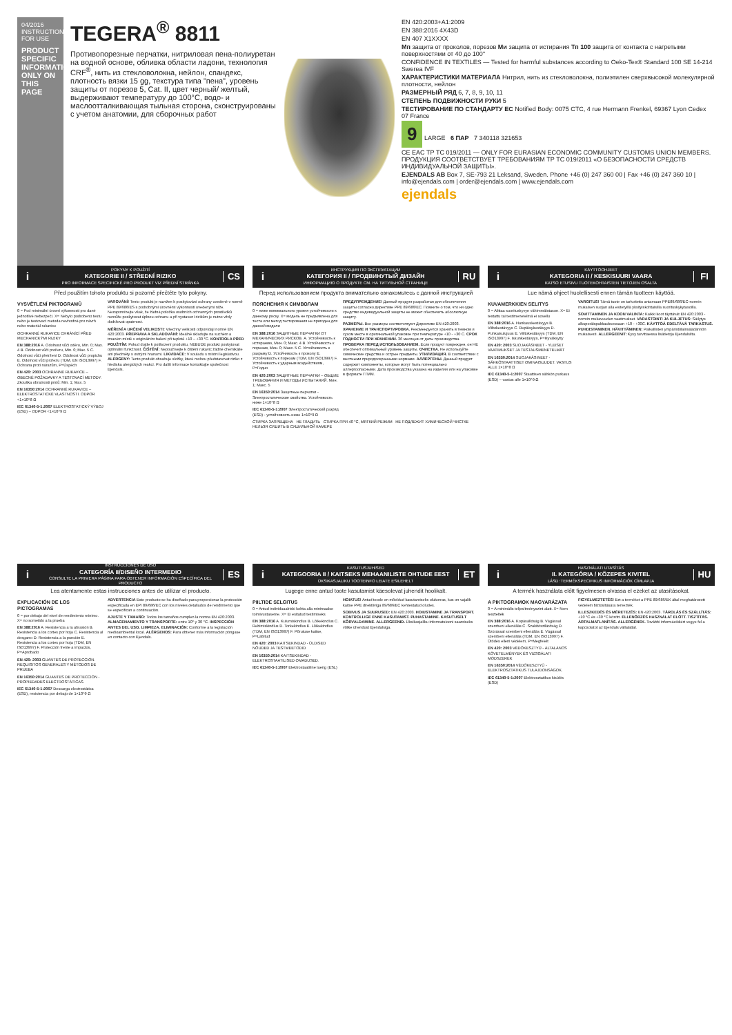04/2016
INSTRUCTIONS FOR USE
PRODUCT SPECIFIC INFORMATION ONLY ON THIS PAGE
TEGERA<sup>®</sup> 8811
Противопорезные перчатки, нитриловая пена-полиуретан на водной основе, обливка области ладони, технология CRF<sup>®</sup>, нить из стекловолокна, нейлон, спандекс, плотность вязки 15 gg, текстура типа "пена", уровень защиты от порезов 5, Cat. II, цвет черный/ желтый, выдерживают температуру до 100°C, водо- и маслоотталкивающая тыльная сторона, сконструированы с учетом анатомии, для сборочных работ
EN 420:2003+A1:2009
EN 388:2016 4X43D
EN 407 X1XXXX
Мп защита от проколов, порезов Ми защита от истирания Тп 100 защита от контакта с нагретыми поверхностями от 40 до 100°
CONFIDENCE IN TEXTILES — Tested for harmful substances according to Oeko-Tex® Standard 100 SE 14-214 Swerea IVF
ХАРАКТЕРИСТИКИ МАТЕРИАЛА Нитрил, нить из стекловолокна, полиэтилен сверхвысокой молекулярной плотности, нейлон
РАЗМЕРНЫЙ РЯД 6, 7, 8, 9, 10, 11
СТЕПЕНЬ ПОДВИЖНОСТИ РУКИ 5
ТЕСТИРОВАНИЕ ПО СТАНДАРТУ ЕС Notified Body: 0075 CTC, 4 rue Hermann Frenkel, 69367 Lyon Cedex 07 France
9 LARGE 6 ПАР 7 340118 321653
CE EAC ТР ТС 019/2011 — ONLY FOR EURASIAN ECONOMIC COMMUNITY CUSTOMS UNION MEMBERS. ПРОДУКЦИЯ СООТВЕТСТВУЕТ ТРЕБОВАНИЯМ ТР ТС 019/2011 «О БЕЗОПАСНОСТИ СРЕДСТВ ИНДИВИДУАЛЬНОЙ ЗАЩИТЫ».
EJENDALS AB Box 7, SE-793 21 Leksand, Sweden. Phone +46 (0) 247 360 00 | Fax +46 (0) 247 360 10 | info@ejendals.com | order@ejendals.com | www.ejendals.com
ejendals
i
POKYNY K POUŽITÍ
KATEGORIE II / STŘEDNÍ RIZIKO
PRO INFORMACE SPECIFICKÉ PRO PRODUKT VIZ PŘEDNÍ STRÁNKA
CS
Před použitím tohoto produktu si pozorně přečtěte tyto pokyny.
VYSVĚTLENÍ PIKTOGRAMŮ
0 = Pod minimální úrovní výkonnosti pro dané jednotlivé nebezpečí. X= Nebylo podrobeno testu nebo je testovací metoda nevhodná pro návrh nebo materiál rukavice
OCHRANNÉ RUKAVICE CHRÁNÍCÍ PŘED MECHANICKÝMI RIZIKY
EN 388:2016 A. Odolnost vůči oděru, Min. 0; Max. 4 B. Odolnost vůči prořezu, Min. 0; Max. 5 C. Odolnost vůči přetržení D. Odolnost vůči propichu E. Odolnost vůči prořezu (TDM, EN ISO13997) F. Ochrana proti nárazům, P=Úspěch
EN 420: 2003 OCHRANNÉ RUKAVICE – OBECNÉ POŽADAVKY A TESTOVACÍ METODY. Zkouška obratnosti prstů: Min. 1; Max. 5
EN 16350:2014 OCHRANNÉ RUKAVICE – ELEKTROSTATICKÉ VLASTNOSTI. ODPOR <1×10^8 Ω
IEC 61340-5-1:2007 ELEKTROSTATICKÝ VÝBOJ (ESD) – ODPOR <1×10^9 Ω
VAROVÁNÍ! Tento produkt je navržen k poskytování ochrany uvedené v normě PPE 89/686/ES s podrobnými úrovněmi výkonnosti uvedenými níže. Nezapomínejte však, že žádná položka osobních ochranných prostředků nemůže poskytovat úplnou ochranu a při vystavení rizikům je nutno vždy dodržovat opatrnost.
MĚŘENÍ A URČENÍ VELIKOSTI: Všechny velikosti odpovídají normě EN 420:2003. PŘEPRAVA A SKLADOVÁNÍ: Ideálně skladujte na suchém a tmavém místě v originálním balení při teplotě +10 – +30 °C. KONTROLA PŘED POUŽITÍM: Pokud dojde k poškození produktu, NEBUDE produkt poskytovat optimální funkčnost. ČIŠTĚNÍ: Nepoužívejte k čištění rukavic žádné chemikálie ani předměty s ostrými hranami. LIKVIDACE: V souladu s místní legislativou. ALERGENY: Tento produkt obsahuje složky, které mohou představovat riziko z hlediska alergických reakcí. Pro další informace kontaktujte společnost Ejendals.
i
ИНСТРУКЦИЯ ПО ЭКСПЛУАТАЦИИ
КАТЕГОРИЯ II / ПРОДВИНУТЫЙ ДИЗАЙН
ИНФОРМАЦИЮ О ПРОДУКТЕ СМ. НА ТИТУЛЬНОЙ СТРАНИЦЕ
RU
Перед использованием продукта внимательно ознакомьтесь с данной инструкцией
ПОЯСНЕНИЯ К СИМВОЛАМ
0 = ниже минимального уровня устойчивости к данному риску. X= модель не предъявлена для теста или метод тестирования не пригоден для данной модели
EN 388:2016 ЗАЩИТНЫЕ ПЕРЧАТКИ ОТ МЕХАНИЧЕСКИХ РИСКОВ. A. Устойчивость к истиранию, Мин. 0; Макс. 4 B. Устойчивость к порезам, Мин. 0; Макс. 5 C. Устойчивость к разрыву D. Устойчивость к проколу E. Устойчивость к порезам (TDM, EN ISO13997) F. Устойчивость к ударным воздействиям, P=Годно
EN 420:2003 ЗАЩИТНЫЕ ПЕРЧАТКИ – ОБЩИЕ ТРЕБОВАНИЯ И МЕТОДЫ ИСПЫТАНИЙ. Мин. 1; Макс. 5
EN 16350:2014 Защитные перчатки - Электростатические свойства. Устойчивость ниже 1×10^8 Ω
IEC 61340-5-1:2007 Электростатический разряд (ESD) - устойчивость ниже 1×10^9 Ω
ПРЕДУПРЕЖДЕНИЕ! Данный продукт разработан для обеспечения защиты согласно директиве PPE 89/686/EC. Помните о том, что ни одно средство индивидуальной защиты не может обеспечить абсолютную защиту.
РАЗМЕРЫ. Все размеры соответствуют Директиве EN 420:2003. ХРАНЕНИЕ И ТРАНСПОРТИРОВКА. Рекомендуется хранить в темном и сухом месте в оригинальной упаковке при температуре +10 - +30 С. СРОК ГОДНОСТИ ПРИ ХРАНЕНИИ. 36 месяцев от даты производства. ПРОВЕРКА ПЕРЕД ИСПОЛЬЗОВАНИЕМ. Если продукт поврежден, он НЕ обеспечит оптимальный уровень защиты. ОЧИСТКА. Не используйте химические средства и острые предметы. УТИЛИЗАЦИЯ. В соответствии с местными природоохранными нормами. АЛЛЕРГЕНЫ. Данный продукт содержит компоненты, которые могут быть потенциально аллергоопасными. Дата производства указана на изделии или на упаковке в формате ГГММ.
СТИРКА ЗАПРЕЩЕНА НЕ ГЛАДИТЬ СТИРКА ПРИ 40 °C, МЯГКИЙ РЕЖИМ НЕ ПОДЛЕЖИТ ХИМИЧЕСКОЙ ЧИСТКЕ НЕЛЬЗЯ СУШИТЬ В СУШИЛЬНОЙ КАМЕРЕ
i
KÄYTTÖOHJEET
KATEGORIA II / KESKISUURI VAARA
KATSO ETUSIVU TUOTEKOHTAISTEN TIETOJEN OSALTA
FI
Lue nämä ohjeet huolellisesti ennen tämän tuotteen käyttöä.
KUVAMERKKIEN SELITYS
0 = Alittaa suorituskyvyn vähimmäistason. X= Ei testattu tai testimenetelmä ei sovellu
EN 388:2016 A. Hankauskestävyys B. Viiltokestävyys C. Repäisykestävyys D. Puhkaisulujuus E. Viiltokestävyys (TDM, EN ISO13997) F. Iskunkestävyys, P=Hyväksytty
EN 420: 2003 SUOJAKÄSINEET - YLEISET VAATIMUKSET JA TESTAUSMENETELMÄT
EN 16350:2014 SUOJAKÄSINEET - SÄHKÖSTAATTISET OMINAISUUDET. VASTUS ALLE 1×10^8 Ω
IEC 61340-5-1:2007 Staattisen sähkön purkaus (ESD) – vastus alle 1×10^9 Ω
VAROITUS! Tämä tuote on tarkoitettu antamaan PPE89/686/EC-normin mukaisen suojan alla esitetyillä yksityiskohtaisilla suorituskykytasoilla.
SOVITTAMINEN JA KOON VALINTA: Kaikki koot täyttävät EN 420:2003 -normin mukavuuden vaatimukset. VARASTOINTI JA KULJETUS: Säilytys alkuperäispakkauksessaan +10 - +30C. KÄYTTÖÄ EDELTÄVÄ TARKASTUS. PUHDISTAMINEN. HÄVITTÄMINEN: Paikallisten ympäristölainsäädännön mukaisesti. ALLERGEENIT: Kysy tarvittaessa lisätietoja Ejendalsilta.
i
INSTRUCCIONES DE USO
CATEGORÍA II/DISEÑO INTERMEDIO
CONSULTE LA PRIMERA PÁGINA PARA OBTENER INFORMACIÓN ESPECÍFICA DEL PRODUCTO
ES
Lea atentamente estas instrucciones antes de utilizar el producto.
EXPLICACIÓN DE LOS PICTOGRAMAS
0 = por debajo del nivel de rendimiento mínimo. X= no sometido a la prueba
EN 388:2016 A. Resistencia a la abrasión B. Resistencia a los cortes por hoja C. Resistencia al desgarro D. Resistencia a la punción E. Resistencia a los cortes por hoja (TDM, EN ISO13997) F. Protección frente a impactos, P=Aprobado
EN 420: 2003 GUANTES DE PROTECCIÓN. REQUISITOS GENERALES Y MÉTODOS DE PRUEBA
EN 16350:2014 GUANTES DE PROTECCIÓN - PROPIEDADES ELECTROSTÁTICAS.
IEC 61340-5-1:2007 Descarga electrostática (ESD), resistencia por debajo de 1×10^9 Ω
ADVERTENCIA Este producto se ha diseñado para proporcionar la protección especificada en EPI 89/686/EC con los niveles detallados de rendimiento que se especifican a continuación.
AJUSTE Y TAMAÑO: Todos los tamaños cumplen la norma EN 420:2003. ALMACENAMIENTO Y TRANSPORTE: entre 10° y 30 °C. INSPECCIÓN ANTES DEL USO. LIMPIEZA. ELIMINACIÓN: Conforme a la legislación medioambiental local. ALÉRGENOS: Para obtener más información póngase en contacto con Ejendals.
i
KASUTUSJUHISED
KATEGOORIA II / KAITSEKS MEHAANILISTE OHTUDE EEST
ÜKSIKASJALIKU TOOTEINFO LEIATE ESILEHELT
ET
Lugege enne antud toote kasutamist käesolevat juhendit hoolikalt.
PIILTIDE SELGITUS
0 = Antud individuaalriski kohta alla minimaalse toimivustaseme. X= Ei esitatud testimiseks
EN 388:2016 A. Kulumiskindlus B. Lõikekindlus C. Rebimiskindlus D. Torkekindlus E. Lõikekindlus (TDM, EN ISO13997) F. Põrutuse kaitse, P=Läbitud
EN 420: 2003 KAITSEKINDAD - ÜLDISED NÕUDED JA TESTMEETODID
EN 16350:2014 KAITSEKINDAD - ELEKTROSTAATILISED OMADUSED.
IEC 61340-5-1:2007 Elektrostaatiline laeng (ESL)
HOIATUS! Antud toode on mõeldud kasutamiseks olukorras, kus on vajalik kaitse PPE direktiiviga 89/686/EC kehtestatud oludes.
SOBIVUS JA SUURUSED: EN 420:2003. HOIUSTAMINE JA TRANSPORT. KONTROLLIGE ENNE KASUTAMIST. PUHASTAMINE. KASUTUSELT KÕRVALDAMINE. ALLERGEENID. Üksikasjaliku informatsiooni saamiseks võtke ühendust Ejendalsiga.
i
HASZNÁLATI UTASÍTÁS
II. KATEGÓRIA / KÖZEPES KIVITEL
LÁSD: TERMÉKSPECIFIKUS INFORMÁCIÓK CÍMLAPJA
HU
A termék használata előtt figyelmesen olvassa el ezeket az utasításokat.
A PIKTOGRAMOK MAGYARÁZATA
0 = A minimális teljesítményszint alatt. X= Nem tesztelték
EN 388:2016 A. Kopásállóság B. Vágással szembeni ellenállás C. Szakítószilárdság D. Szúrással szembeni ellenállás E. Vágással szembeni ellenállás (TDM, EN ISO13997) F. Ütődés elleni védelem, P=Megfelelt
EN 420: 2003 VÉDŐKESZTYŰ - ÁLTALÁNOS KÖVETELMÉNYEK ÉS VIZSGÁLATI MÓDSZEREK
EN 16350:2014 VÉDŐKESZTYŰ - ELEKTROSZTATIKUS TULAJDONSÁGOK.
IEC 61340-5-1:2007 Elektrosztatikus kisülés (ESD)
FIGYELMEZTETÉS! Ezt a terméket a PPE 89/686/EK által meghatározott védelem biztosítására tervezték.
ILLESZKEDÉS ÉS MÉRETEZÉS: EN 420:2003. TÁROLÁS ÉS SZÁLLÍTÁS: +10 °C és +30 °C között. ELLENŐRZÉS HASZNÁLAT ELŐTT. TISZTÍTÁS. ÁRTALMATLANÍTÁS. ALLERGÉNEK. További információkért vegye fel a kapcsolatot az Ejendals vállalattal.